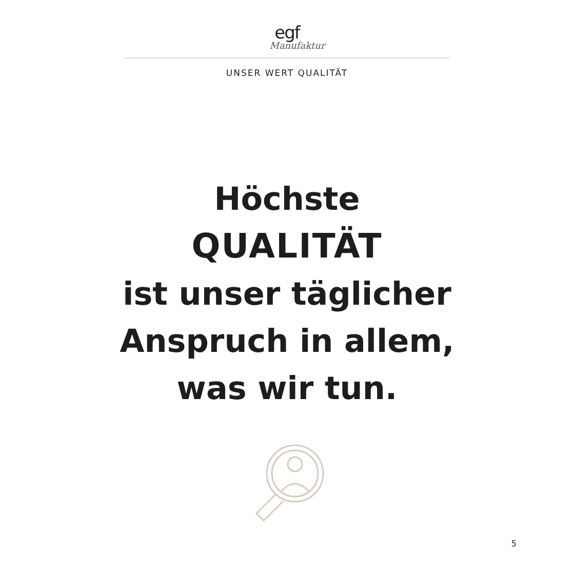egf
Manufaktur
UNSER WERT QUALITÄT
Höchste
QUALITÄT
ist unser täglicher
Anspruch in allem,
was wir tun.
5